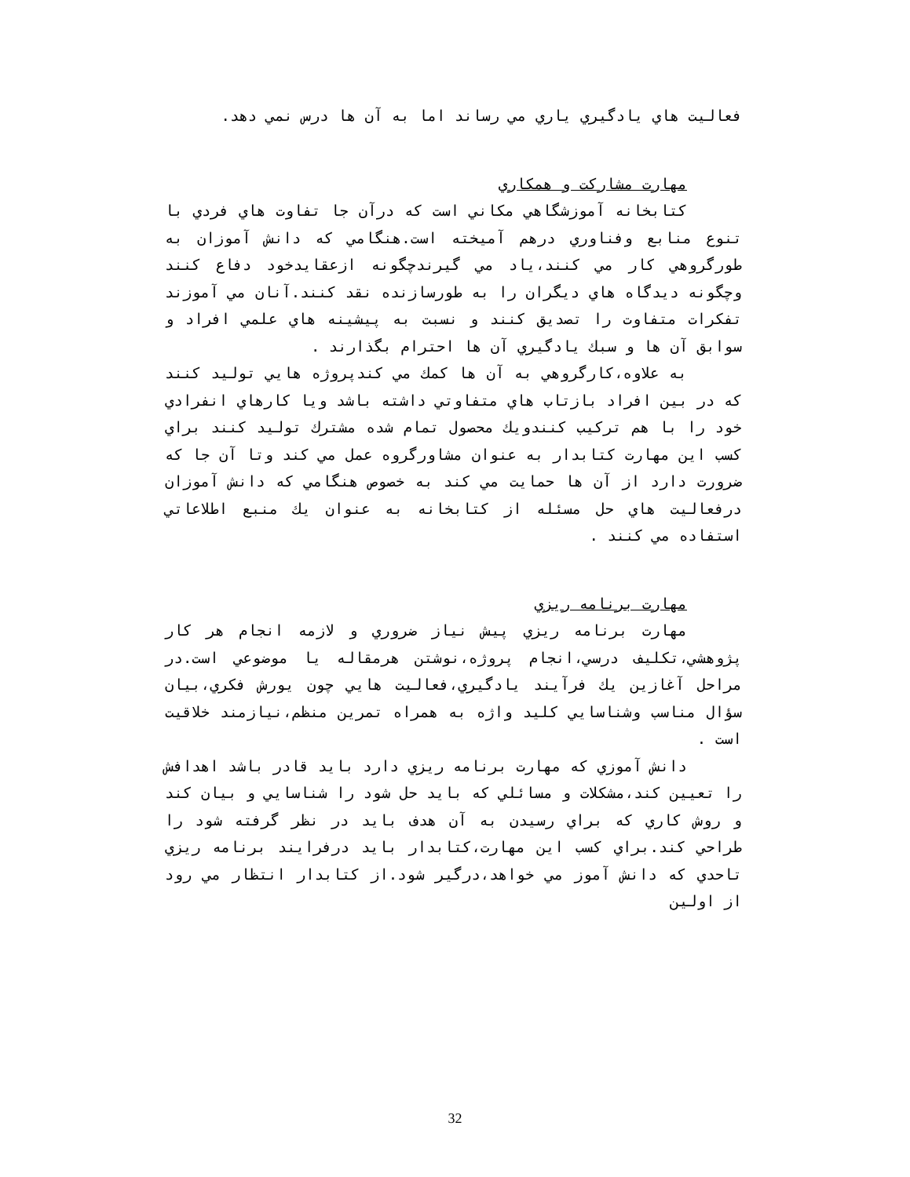فعاليت هاي يادگيري ياري مي رساند اما به آن ها درس نمي دهد.
مهارت مشاركت و همكاري
كتابخانه آموزشگاهي مكاني است كه درآن جا تفاوت هاي فردي با تنوع منابع وفناوري درهم آميخته است.هنگامي كه دانش آموزان به طورگروهي كار مي كنند،ياد مي گيرندچگونه ازعقايدخود دفاع كنند وچگونه ديدگاه هاي ديگران را به طورسازنده نقد كنند.آنان مي آموزند تفكرات متفاوت را تصديق كنند و نسبت به پيشينه هاي علمي افراد و سوابق آن ها و سبك يادگيري آن ها احترام بگذارند .
به علاوه،كارگروهي به آن ها كمك مي كندپروژه هايي توليد كنند كه در بين افراد بازتاب هاي متفاوتي داشته باشد ويا كارهاي انفرادي خود را با هم تركيب كنندويك محصول تمام شده مشترك توليد كنند براي كسب اين مهارت كتابدار به عنوان مشاورگروه عمل مي كند وتا آن جا كه ضرورت دارد از آن ها حمايت مي كند به خصوص هنگامي كه دانش آموزان درفعاليت هاي حل مسئله از كتابخانه به عنوان يك منبع اطلاعاتي استفاده مي كنند .
مهارت برنامه ريزي
مهارت برنامه ريزي پيش نياز ضروري و لازمه انجام هر كار پژوهشي،تكليف درسي،انجام پروژه،نوشتن هرمقاله يا موضوعي است.در مراحل آغازين يك فرآيند يادگيري،فعاليت هايي چون يورش فكري،بيان سؤال مناسب وشناسايي كليد واژه به همراه تمرين منظم،نيازمند خلاقيت است .
دانش آموزي كه مهارت برنامه ريزي دارد بايد قادر باشد اهدافش را تعيين كند،مشكلات و مسائلي كه بايد حل شود را شناسايي و بيان كند و روش كاري كه براي رسيدن به آن هدف بايد در نظر گرفته شود را طراحي كند.براي كسب اين مهارت،كتابدار بايد درفرايند برنامه ريزي تاحدي كه دانش آموز مي خواهد،درگير شود.از كتابدار انتظار مي رود از اولين
32